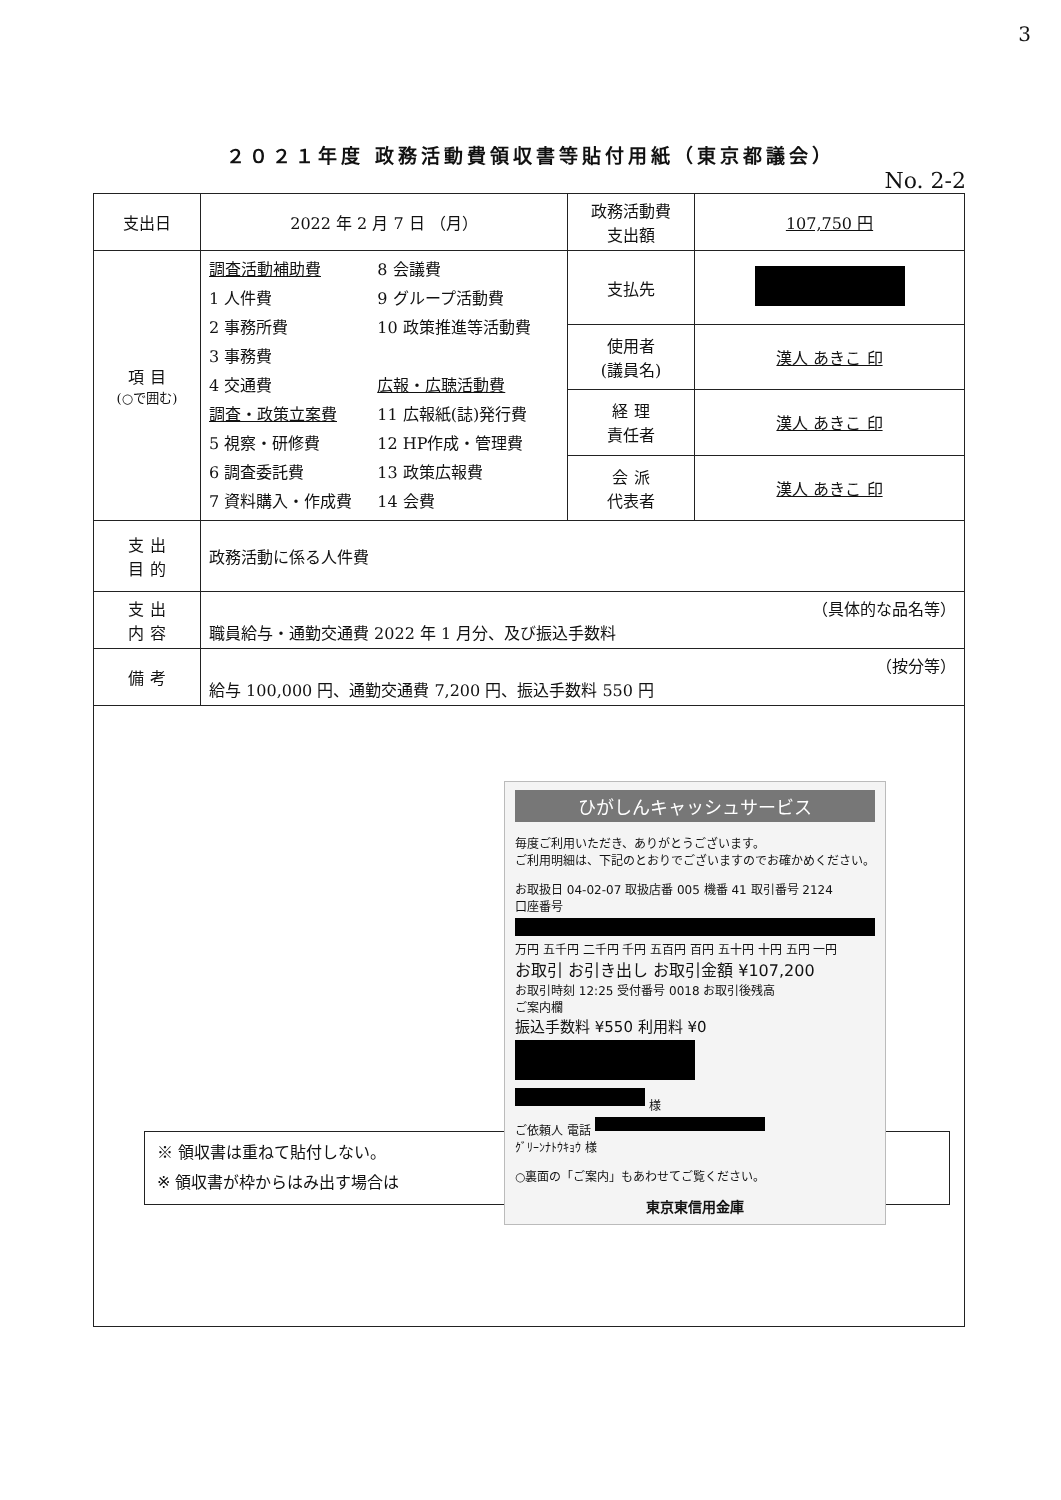3
２０２１年度 政務活動費領収書等貼付用紙（東京都議会）
No. 2-2
| 支出日 | 2022 年 2 月 7 日 （月） | 政務活動費 支出額 | 107,750 円 |
| 項 目 (○で囲む) | 調査活動補助費 1 人件費 2 事務所費 3 事務費 4 交通費 調査・政策立案費 5 視察・研修費 6 調査委託費 7 資料購入・作成費 8 会議費 9 グループ活動費 10 政策推進等活動費 広報・広聴活動費 11 広報紙(誌)発行費 12 HP作成・管理費 13 政策広報費 14 会費 | 支払先 | |
| | | 使用者 (議員名) | 漢人 あきこ 印 |
| | | 経 理 責任者 | 漢人 あきこ 印 |
| | | 会 派 代表者 | 漢人 あきこ 印 |
| 支 出 目 的 | 政務活動に係る人件費 | | |
| 支 出 内 容 | （具体的な品名等） 職員給与・通勤交通費 2022 年 1 月分、及び振込手数料 | | |
| 備 考 | （按分等） 給与 100,000 円、通勤交通費 7,200 円、振込手数料 550 円 | | |
| ※ 領収書は重ねて貼付しない。 ※ 領収書が枠からはみ出す場合は ひがしんキャッシュサービス 毎度ご利用いただき、ありがとうございます。 ご利用明細は、下記のとおりでございますのでお確かめください。 お取扱日 04-02-07 取扱店番 005 機番 41 取引番号 2124 口座番号 万円 五千円 二千円 千円 五百円 百円 五十円 十円 五円 一円 お取引 お引き出し お取引金額 ¥107,200 お取引時刻 12:25 受付番号 0018 お取引後残高 ご案内欄 振込手数料 ¥550 利用料 ¥0 様 ご依頼人 電話 ｸﾞﾘｰﾝﾅﾄｳｷｮｳ 様 ○裏面の「ご案内」もあわせてご覧ください。 東京東信用金庫 | | | |